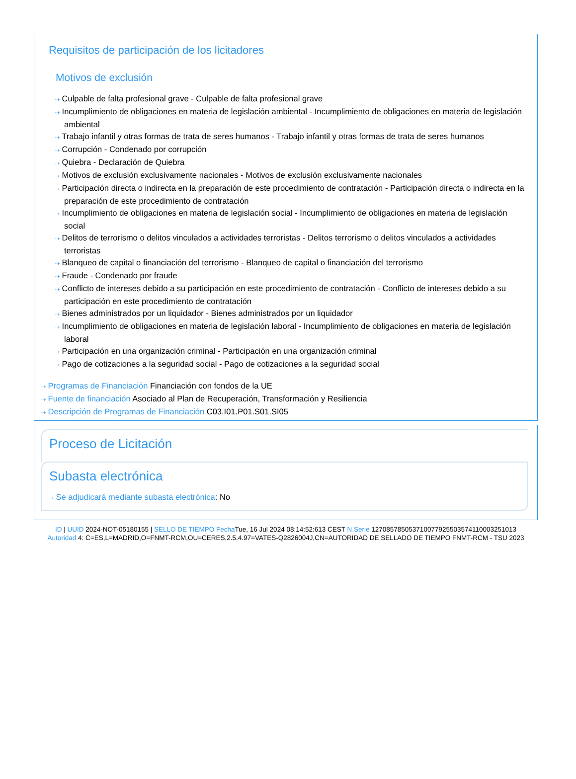Requisitos de participación de los licitadores
Motivos de exclusión
⇢ Culpable de falta profesional grave - Culpable de falta profesional grave
⇢ Incumplimiento de obligaciones en materia de legislación ambiental - Incumplimiento de obligaciones en materia de legislación ambiental
⇢ Trabajo infantil y otras formas de trata de seres humanos - Trabajo infantil y otras formas de trata de seres humanos
⇢ Corrupción - Condenado por corrupción
⇢ Quiebra - Declaración de Quiebra
⇢ Motivos de exclusión exclusivamente nacionales - Motivos de exclusión exclusivamente nacionales
⇢ Participación directa o indirecta en la preparación de este procedimiento de contratación - Participación directa o indirecta en la preparación de este procedimiento de contratación
⇢ Incumplimiento de obligaciones en materia de legislación social - Incumplimiento de obligaciones en materia de legislación social
⇢ Delitos de terrorismo o delitos vinculados a actividades terroristas - Delitos terrorismo o delitos vinculados a actividades terroristas
⇢ Blanqueo de capital o financiación del terrorismo - Blanqueo de capital o financiación del terrorismo
⇢ Fraude - Condenado por fraude
⇢ Conflicto de intereses debido a su participación en este procedimiento de contratación - Conflicto de intereses debido a su participación en este procedimiento de contratación
⇢ Bienes administrados por un liquidador - Bienes administrados por un liquidador
⇢ Incumplimiento de obligaciones en materia de legislación laboral - Incumplimiento de obligaciones en materia de legislación laboral
⇢ Participación en una organización criminal - Participación en una organización criminal
⇢ Pago de cotizaciones a la seguridad social - Pago de cotizaciones a la seguridad social
⇢ Programas de Financiación Financiación con fondos de la UE
⇢ Fuente de financiación Asociado al Plan de Recuperación, Transformación y Resiliencia
⇢ Descripción de Programas de Financiación C03.I01.P01.S01.SI05
Proceso de Licitación
Subasta electrónica
⇢ Se adjudicará mediante subasta electrónica: No
ID | UUID 2024-NOT-05180155 | SELLO DE TIEMPO Fecha Tue, 16 Jul 2024 08:14:52:613 CEST N.Serie 127085785053710077925503574110003251013
Autoridad 4: C=ES,L=MADRID,O=FNMT-RCM,OU=CERES,2.5.4.97=VATES-Q2826004J,CN=AUTORIDAD DE SELLADO DE TIEMPO FNMT-RCM - TSU 2023